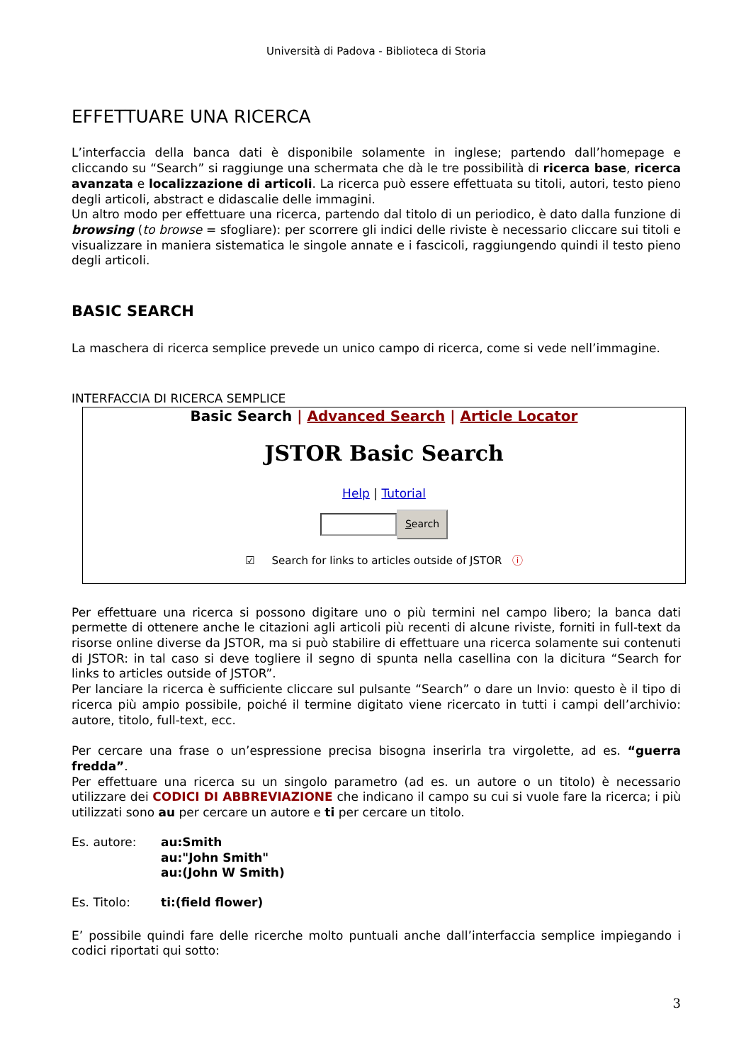Università di Padova - Biblioteca di Storia
EFFETTUARE UNA RICERCA
L’interfaccia della banca dati è disponibile solamente in inglese; partendo dall’homepage e cliccando su “Search” si raggiunge una schermata che dà le tre possibilità di ricerca base, ricerca avanzata e localizzazione di articoli. La ricerca può essere effettuata su titoli, autori, testo pieno degli articoli, abstract e didascalie delle immagini.
Un altro modo per effettuare una ricerca, partendo dal titolo di un periodico, è dato dalla funzione di browsing (to browse = sfogliare): per scorrere gli indici delle riviste è necessario cliccare sui titoli e visualizzare in maniera sistematica le singole annate e i fascicoli, raggiungendo quindi il testo pieno degli articoli.
BASIC SEARCH
La maschera di ricerca semplice prevede un unico campo di ricerca, come si vede nell’immagine.
INTERFACCIA DI RICERCA SEMPLICE
Basic Search | Advanced Search | Article Locator
JSTOR Basic Search
Help | Tutorial
Search
☑ Search for links to articles outside of JSTOR ⓘ
Per effettuare una ricerca si possono digitare uno o più termini nel campo libero; la banca dati permette di ottenere anche le citazioni agli articoli più recenti di alcune riviste, forniti in full-text da risorse online diverse da JSTOR, ma si può stabilire di effettuare una ricerca solamente sui contenuti di JSTOR: in tal caso si deve togliere il segno di spunta nella casellina con la dicitura “Search for links to articles outside of JSTOR”.
Per lanciare la ricerca è sufficiente cliccare sul pulsante “Search” o dare un Invio: questo è il tipo di ricerca più ampio possibile, poiché il termine digitato viene ricercato in tutti i campi dell’archivio: autore, titolo, full-text, ecc.
Per cercare una frase o un’espressione precisa bisogna inserirla tra virgolette, ad es. “guerra fredda”.
Per effettuare una ricerca su un singolo parametro (ad es. un autore o un titolo) è necessario utilizzare dei CODICI DI ABBREVIAZIONE che indicano il campo su cui si vuole fare la ricerca; i più utilizzati sono au per cercare un autore e ti per cercare un titolo.
Es. autore: au:Smith
au:"John Smith"
au:(John W Smith)
Es. Titolo: ti:(field flower)
E’ possibile quindi fare delle ricerche molto puntuali anche dall’interfaccia semplice impiegando i codici riportati qui sotto:
3